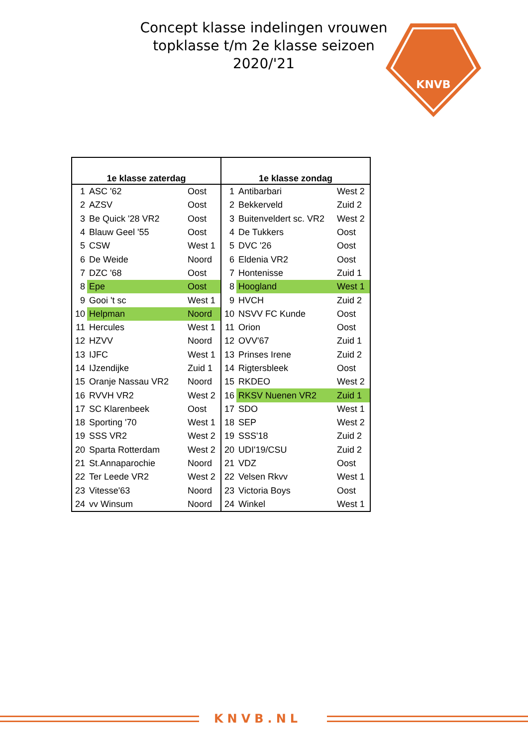Concept klasse indelingen vrouwen topklasse t/m 2e klasse seizoen 2020/'21
KNVB
| 1e klasse zaterdag | | | 1e klasse zondag | | |
| --- | --- | --- | --- | --- | --- |
| 1 | ASC '62 | Oost | 1 | Antibarbari | West 2 |
| 2 | AZSV | Oost | 2 | Bekkerveld | Zuid 2 |
| 3 | Be Quick '28 VR2 | Oost | 3 | Buitenveldert sc. VR2 | West 2 |
| 4 | Blauw Geel '55 | Oost | 4 | De Tukkers | Oost |
| 5 | CSW | West 1 | 5 | DVC '26 | Oost |
| 6 | De Weide | Noord | 6 | Eldenia VR2 | Oost |
| 7 | DZC '68 | Oost | 7 | Hontenisse | Zuid 1 |
| 8 | Epe | Oost | 8 | Hoogland | West 1 |
| 9 | Gooi 't sc | West 1 | 9 | HVCH | Zuid 2 |
| 10 | Helpman | Noord | 10 | NSVV FC Kunde | Oost |
| 11 | Hercules | West 1 | 11 | Orion | Oost |
| 12 | HZVV | Noord | 12 | OVV'67 | Zuid 1 |
| 13 | IJFC | West 1 | 13 | Prinses Irene | Zuid 2 |
| 14 | IJzendijke | Zuid 1 | 14 | Rigtersbleek | Oost |
| 15 | Oranje Nassau VR2 | Noord | 15 | RKDEO | West 2 |
| 16 | RVVH VR2 | West 2 | 16 | RKSV Nuenen VR2 | Zuid 1 |
| 17 | SC Klarenbeek | Oost | 17 | SDO | West 1 |
| 18 | Sporting '70 | West 1 | 18 | SEP | West 2 |
| 19 | SSS VR2 | West 2 | 19 | SSS'18 | Zuid 2 |
| 20 | Sparta Rotterdam | West 2 | 20 | UDI'19/CSU | Zuid 2 |
| 21 | St.Annaparochie | Noord | 21 | VDZ | Oost |
| 22 | Ter Leede VR2 | West 2 | 22 | Velsen Rkvv | West 1 |
| 23 | Vitesse'63 | Noord | 23 | Victoria Boys | Oost |
| 24 | vv Winsum | Noord | 24 | Winkel | West 1 |
KNVB.NL